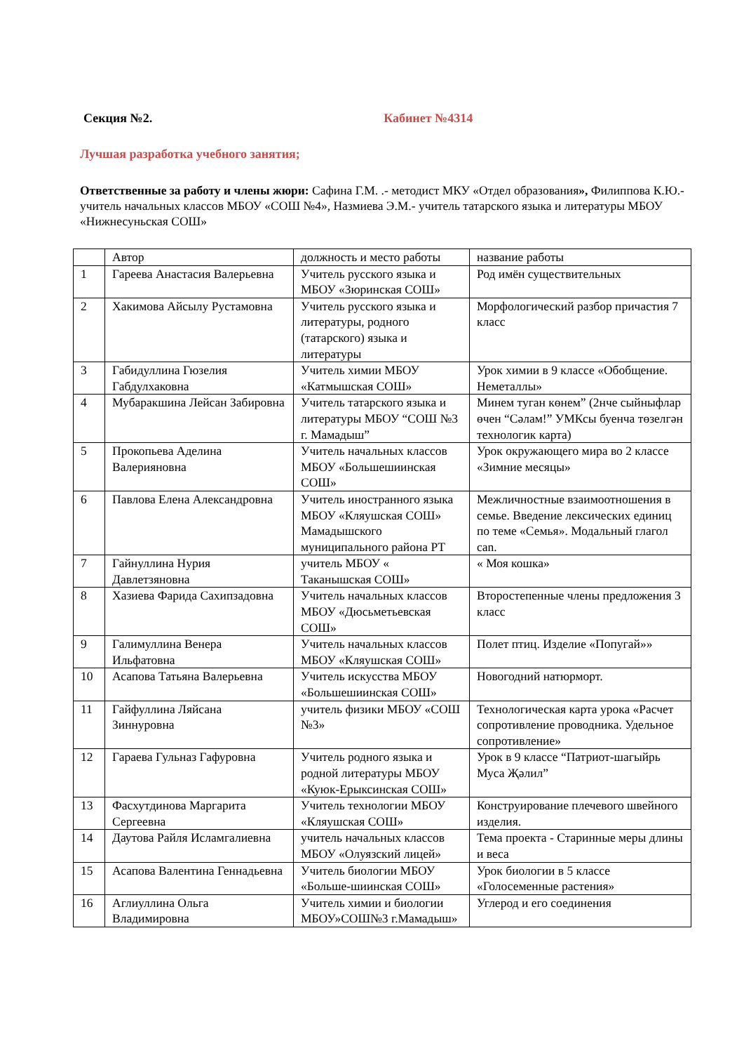Секция №2. Кабинет №4314
Лучшая разработка учебного занятия;
Ответственные за работу и члены жюри: Сафина Г.М. .- методист МКУ «Отдел образования», Филиппова К.Ю.- учитель начальных классов МБОУ «СОШ №4», Назмиева Э.М.- учитель татарского языка и литературы МБОУ «Нижнесуньская СОШ»
| | Автор | должность и место работы | название работы |
| 1 | Гареева Анастасия Валерьевна | Учитель русского языка и МБОУ «Зюринская СОШ» | Род имён существительных |
| 2 | Хакимова Айсылу Рустамовна | Учитель русского языка и литературы, родного (татарского) языка и литературы | Морфологический разбор причастия 7 класс |
| 3 | Габидуллина Гюзелия Габдулхаковна | Учитель химии МБОУ «Катмышская СОШ» | Урок химии в 9 классе «Обобщение. Неметаллы» |
| 4 | Мубаракшина Лейсан Забировна | Учитель татарского языка и литературы МБОУ “СОШ №3 г. Мамадыш” | Минем туган көнем” (2нче сыйныфлар өчен “Сәлам!” УМКсы буенча төзелгән технологик карта) |
| 5 | Прокопьева Аделина Валерияновна | Учитель начальных классов МБОУ «Большешиинская СОШ» | Урок окружающего мира во 2 классе «Зимние месяцы» |
| 6 | Павлова Елена Александровна | Учитель иностранного языка МБОУ «Кляушская СОШ» Мамадышского муниципального района РТ | Межличностные взаимоотношения в семье. Введение лексических единиц по теме «Семья». Модальный глагол can. |
| 7 | Гайнуллина Нурия Давлетзяновна | учитель МБОУ « Таканышская СОШ» | « Моя кошка» |
| 8 | Хазиева Фарида Сахипзадовна | Учитель начальных классов МБОУ «Дюсьметьевская СОШ» | Второстепенные члены предложения 3 класс |
| 9 | Галимуллина Венера Ильфатовна | Учитель начальных классов МБОУ «Кляушская СОШ» | Полет птиц. Изделие «Попугай»» |
| 10 | Асапова Татьяна Валерьевна | Учитель искусства МБОУ «Большешиинская СОШ» | Новогодний натюрморт. |
| 11 | Гайфуллина Ляйсана Зиннуровна | учитель физики МБОУ «СОШ №3» | Технологическая карта урока «Расчет сопротивление проводника. Удельное сопротивление» |
| 12 | Гараева Гульназ Гафуровна | Учитель родного языка и родной литературы МБОУ «Куюк-Ерыксинская СОШ» | Урок в 9 классе “Патриот-шагыйрь Муса Җәлил” |
| 13 | Фасхутдинова Маргарита Сергеевна | Учитель технологии МБОУ «Кляушская СОШ» | Конструирование плечевого швейного изделия. |
| 14 | Даутова Райля Исламгалиевна | учитель начальных классов МБОУ «Олуязский лицей» | Тема проекта - Старинные меры длины и веса |
| 15 | Асапова Валентина Геннадьевна | Учитель биологии МБОУ «Больше-шиинская СОШ» | Урок биологии в 5 классе «Голосеменные растения» |
| 16 | Аглиуллина Ольга Владимировна | Учитель химии и биологии МБОУ»СОШ№3 г.Мамадыш» | Углерод и его соединения |